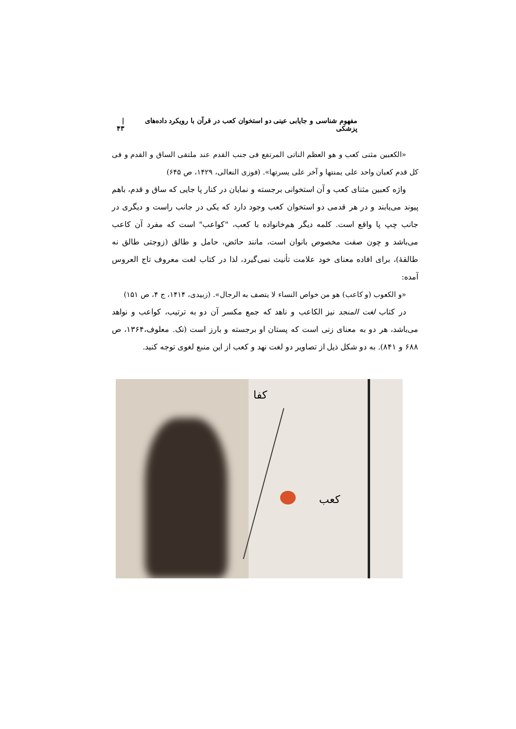مفهوم شناسی و جایابی عینی دو استخوان کعب در قرآن با رویکرد داده‌های پزشکی | ۴۳
«الکعبین مثنی کعب و هو العظم الناتی المرتفع فی جنب القدم عند ملتقی الساق و القدم و فی کل قدم کعبان واحد علی یمنتها و آخر علی یسرتها». (فوزی النعالی، ۱۴۲۹، ص ۶۴۵)
واژه کعبین مثنای کعب و آن استخوانی برجسته و نمایان در کنار پا جایی که ساق و قدم، باهم پیوند می‌یابند و در هر قدمی دو استخوان کعب وجود دارد که یکی در جانب راست و دیگری در جانب چپ پا واقع است. کلمه دیگر هم‌خانواده با کعب، "کواعب" است که مفرد آن کاعب می‌باشد و چون صفت مخصوص بانوان است، مانند حائض، حامل و طالق (زوجتی طالق نه طالقۀ)، برای افاده معنای خود علامت تأنیث نمی‌گیرد، لذا در کتاب لغت معروف تاج العروس آمده:
«و الکعوب (و کاعب) هو من خواص النساء لا یتصف به الرجال». (زبیدی، ۱۴۱۴، ج ۴، ص ۱۵۱)
در کتاب لغت المنجد نیز الکاعب و ناهد که جمع مکسر آن دو به ترتیب، کواعب و نواهد می‌باشد، هر دو به معنای زنی است که پستان او برجسته و بارز است (نک. معلوف،۱۳۶۴، ص ۶۸۸ و ۸۴۱). به دو شکل ذیل از تصاویر دو لغت نهد و کعب از این منبع لغوی توجه کنید.
کفا
کعب